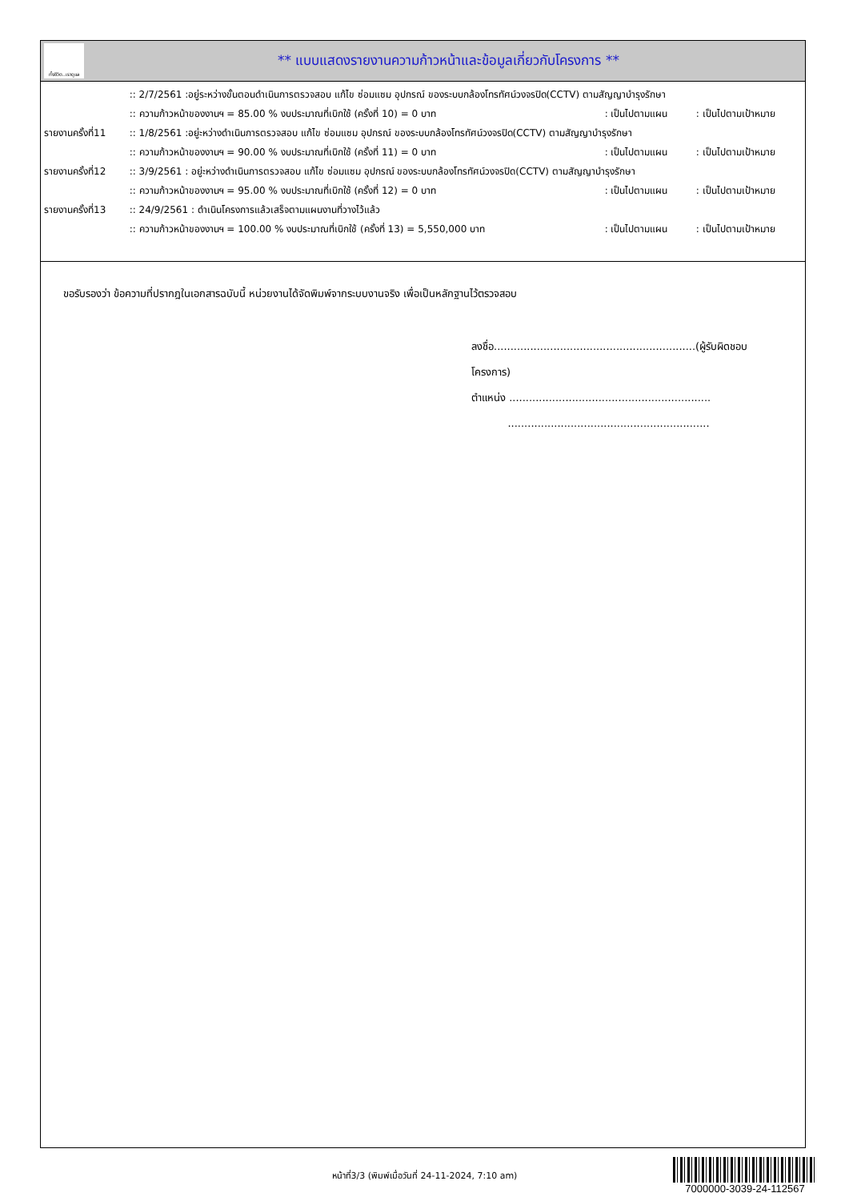ทั้งชีวิต..เราดูแล
** แบบแสดงรายงานความก้าวหน้าและข้อมูลเกี่ยวกับโครงการ **
| | :: 2/7/2561 :อยู่ระหว่างขั้นตอนดำเนินการตรวจสอบ แก้ไข ซ่อมแซม อุปกรณ์ ของระบบกล้องโทรทัศน์วงจรปิด(CCTV) ตามสัญญาบำรุงรักษา | | |
| | :: ความก้าวหน้าของงานฯ = 85.00 % งบประมาณที่เบิกใช้ (ครั้งที่ 10) = 0 บาท | : เป็นไปตามแผน | : เป็นไปตามเป้าหมาย |
| รายงานครั้งที่11 | :: 1/8/2561 :อยู่ะหว่างดำเนินการตรวจสอบ แก้ไข ซ่อมแซม อุปกรณ์ ของระบบกล้องโทรทัศน์วงจรปิด(CCTV) ตามสัญญาบำรุงรักษา | | |
| | :: ความก้าวหน้าของงานฯ = 90.00 % งบประมาณที่เบิกใช้ (ครั้งที่ 11) = 0 บาท | : เป็นไปตามแผน | : เป็นไปตามเป้าหมาย |
| รายงานครั้งที่12 | :: 3/9/2561 : อยู่ะหว่างดำเนินการตรวจสอบ แก้ไข ซ่อมแซม อุปกรณ์ ของระบบกล้องโทรทัศน์วงจรปิด(CCTV) ตามสัญญาบำรุงรักษา | | |
| | :: ความก้าวหน้าของงานฯ = 95.00 % งบประมาณที่เบิกใช้ (ครั้งที่ 12) = 0 บาท | : เป็นไปตามแผน | : เป็นไปตามเป้าหมาย |
| รายงานครั้งที่13 | :: 24/9/2561 : ดำเนินโครงการแล้วเสร็จตามแผนงานที่วางไว้แล้ว | | |
| | :: ความก้าวหน้าของงานฯ = 100.00 % งบประมาณที่เบิกใช้ (ครั้งที่ 13) = 5,550,000 บาท | : เป็นไปตามแผน | : เป็นไปตามเป้าหมาย |
ขอรับรองว่า ข้อความที่ปรากฎในเอกสารฉบับนี้ หน่วยงานได้จัดพิมพ์จากระบบงานจริง เพื่อเป็นหลักฐานไว้ตรวจสอบ
ลงชื่อ.............................................................(ผู้รับผิดชอบโครงการ)
ตำแหน่ง .............................................................
.............................................................
หน้าที่3/3 (พิมพ์เมื่อวันที่ 24-11-2024, 7:10 am)
7000000-3039-24-112567